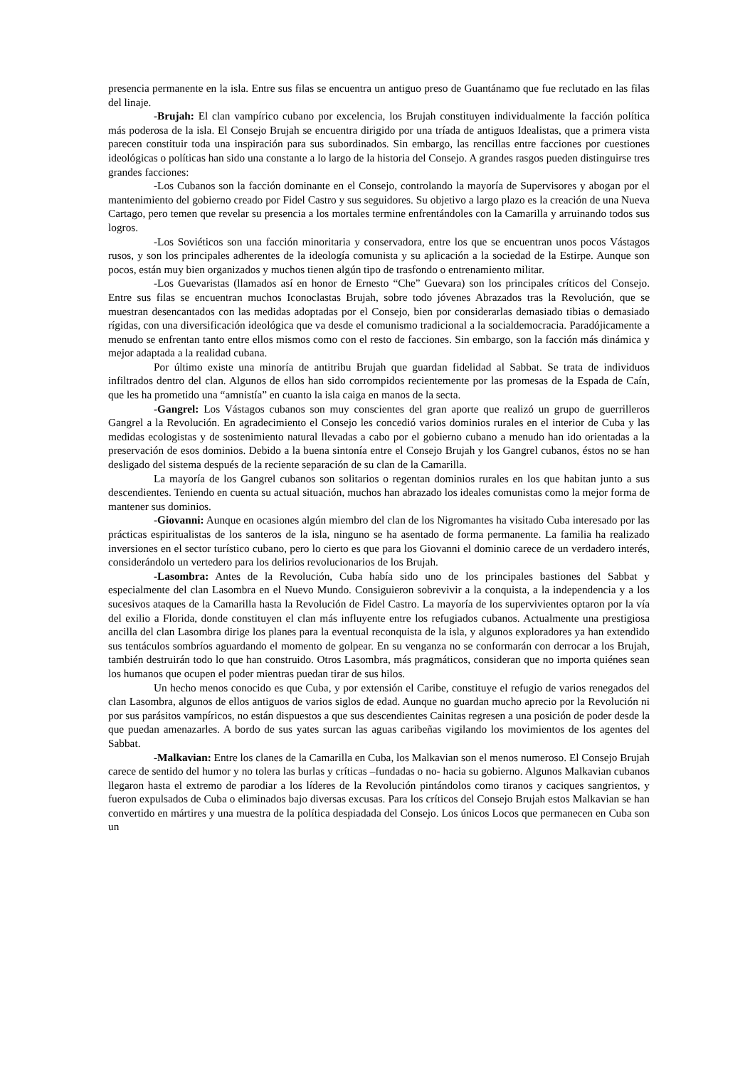presencia permanente en la isla. Entre sus filas se encuentra un antiguo preso de Guantánamo que fue reclutado en las filas del linaje.
-Brujah: El clan vampírico cubano por excelencia, los Brujah constituyen individualmente la facción política más poderosa de la isla. El Consejo Brujah se encuentra dirigido por una tríada de antiguos Idealistas, que a primera vista parecen constituir toda una inspiración para sus subordinados. Sin embargo, las rencillas entre facciones por cuestiones ideológicas o políticas han sido una constante a lo largo de la historia del Consejo. A grandes rasgos pueden distinguirse tres grandes facciones:
-Los Cubanos son la facción dominante en el Consejo, controlando la mayoría de Supervisores y abogan por el mantenimiento del gobierno creado por Fidel Castro y sus seguidores. Su objetivo a largo plazo es la creación de una Nueva Cartago, pero temen que revelar su presencia a los mortales termine enfrentándoles con la Camarilla y arruinando todos sus logros.
-Los Soviéticos son una facción minoritaria y conservadora, entre los que se encuentran unos pocos Vástagos rusos, y son los principales adherentes de la ideología comunista y su aplicación a la sociedad de la Estirpe. Aunque son pocos, están muy bien organizados y muchos tienen algún tipo de trasfondo o entrenamiento militar.
-Los Guevaristas (llamados así en honor de Ernesto “Che” Guevara) son los principales críticos del Consejo. Entre sus filas se encuentran muchos Iconoclastas Brujah, sobre todo jóvenes Abrazados tras la Revolución, que se muestran desencantados con las medidas adoptadas por el Consejo, bien por considerarlas demasiado tibias o demasiado rígidas, con una diversificación ideológica que va desde el comunismo tradicional a la socialdemocracia. Paradójicamente a menudo se enfrentan tanto entre ellos mismos como con el resto de facciones. Sin embargo, son la facción más dinámica y mejor adaptada a la realidad cubana.
Por último existe una minoría de antitribu Brujah que guardan fidelidad al Sabbat. Se trata de individuos infiltrados dentro del clan. Algunos de ellos han sido corrompidos recientemente por las promesas de la Espada de Caín, que les ha prometido una “amnistía” en cuanto la isla caiga en manos de la secta.
-Gangrel: Los Vástagos cubanos son muy conscientes del gran aporte que realizó un grupo de guerrilleros Gangrel a la Revolución. En agradecimiento el Consejo les concedió varios dominios rurales en el interior de Cuba y las medidas ecologistas y de sostenimiento natural llevadas a cabo por el gobierno cubano a menudo han ido orientadas a la preservación de esos dominios. Debido a la buena sintonía entre el Consejo Brujah y los Gangrel cubanos, éstos no se han desligado del sistema después de la reciente separación de su clan de la Camarilla.
La mayoría de los Gangrel cubanos son solitarios o regentan dominios rurales en los que habitan junto a sus descendientes. Teniendo en cuenta su actual situación, muchos han abrazado los ideales comunistas como la mejor forma de mantener sus dominios.
-Giovanni: Aunque en ocasiones algún miembro del clan de los Nigromantes ha visitado Cuba interesado por las prácticas espiritualistas de los santeros de la isla, ninguno se ha asentado de forma permanente. La familia ha realizado inversiones en el sector turístico cubano, pero lo cierto es que para los Giovanni el dominio carece de un verdadero interés, considerándolo un vertedero para los delirios revolucionarios de los Brujah.
-Lasombra: Antes de la Revolución, Cuba había sido uno de los principales bastiones del Sabbat y especialmente del clan Lasombra en el Nuevo Mundo. Consiguieron sobrevivir a la conquista, a la independencia y a los sucesivos ataques de la Camarilla hasta la Revolución de Fidel Castro. La mayoría de los supervivientes optaron por la vía del exilio a Florida, donde constituyen el clan más influyente entre los refugiados cubanos. Actualmente una prestigiosa ancilla del clan Lasombra dirige los planes para la eventual reconquista de la isla, y algunos exploradores ya han extendido sus tentáculos sombríos aguardando el momento de golpear. En su venganza no se conformarán con derrocar a los Brujah, también destruirán todo lo que han construido. Otros Lasombra, más pragmáticos, consideran que no importa quiénes sean los humanos que ocupen el poder mientras puedan tirar de sus hilos.
Un hecho menos conocido es que Cuba, y por extensión el Caribe, constituye el refugio de varios renegados del clan Lasombra, algunos de ellos antiguos de varios siglos de edad. Aunque no guardan mucho aprecio por la Revolución ni por sus parásitos vampíricos, no están dispuestos a que sus descendientes Cainitas regresen a una posición de poder desde la que puedan amenazarles. A bordo de sus yates surcan las aguas caribeñas vigilando los movimientos de los agentes del Sabbat.
-Malkavian: Entre los clanes de la Camarilla en Cuba, los Malkavian son el menos numeroso. El Consejo Brujah carece de sentido del humor y no tolera las burlas y críticas –fundadas o no- hacia su gobierno. Algunos Malkavian cubanos llegaron hasta el extremo de parodiar a los líderes de la Revolución pintándolos como tiranos y caciques sangrientos, y fueron expulsados de Cuba o eliminados bajo diversas excusas. Para los críticos del Consejo Brujah estos Malkavian se han convertido en mártires y una muestra de la política despiadada del Consejo. Los únicos Locos que permanecen en Cuba son un